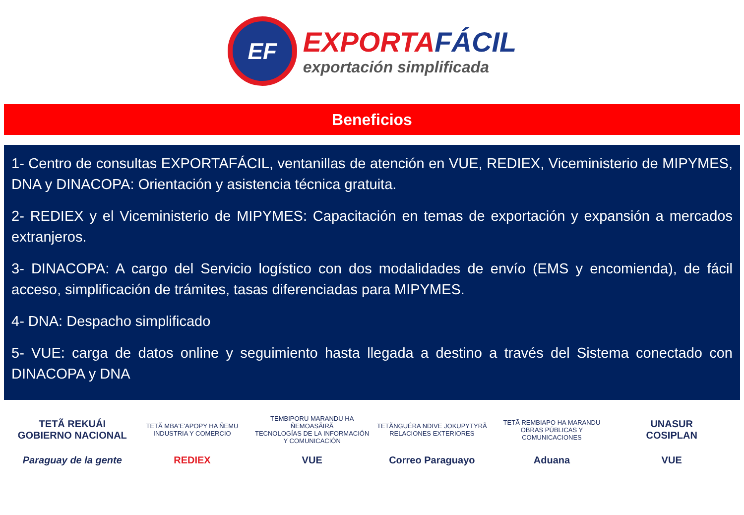EF
EXPORTAFÁCIL
exportación simplificada
Beneficios
1- Centro de consultas EXPORTAFÁCIL, ventanillas de atención en VUE, REDIEX, Viceministerio de MIPYMES, DNA y DINACOPA: Orientación y asistencia técnica gratuita.
2- REDIEX y el Viceministerio de MIPYMES: Capacitación en temas de exportación y expansión a mercados extranjeros.
3- DINACOPA: A cargo del Servicio logístico con dos modalidades de envío (EMS y encomienda), de fácil acceso, simplificación de trámites, tasas diferenciadas para MIPYMES.
4- DNA: Despacho simplificado
5- VUE: carga de datos online y seguimiento hasta llegada a destino a través del Sistema conectado con DINACOPA y DNA
TETÃ REKUÁI
GOBIERNO NACIONAL
TETÃ MBA'E'APOPY HA ÑEMU
INDUSTRIA Y COMERCIO
TEMBIPORU MARANDU HA ÑEMOASÃIRÃ
TECNOLOGÍAS DE LA INFORMACIÓN Y COMUNICACIÓN
TETÃNGUÉRA NDIVE JOKUPYTYRÃ
RELACIONES EXTERIORES
TETÃ REMBIAPO HA MARANDU
OBRAS PÚBLICAS Y COMUNICACIONES
UNASUR
COSIPLAN
Paraguay de la gente
REDIEX
VUE
Correo Paraguayo
Aduana
VUE